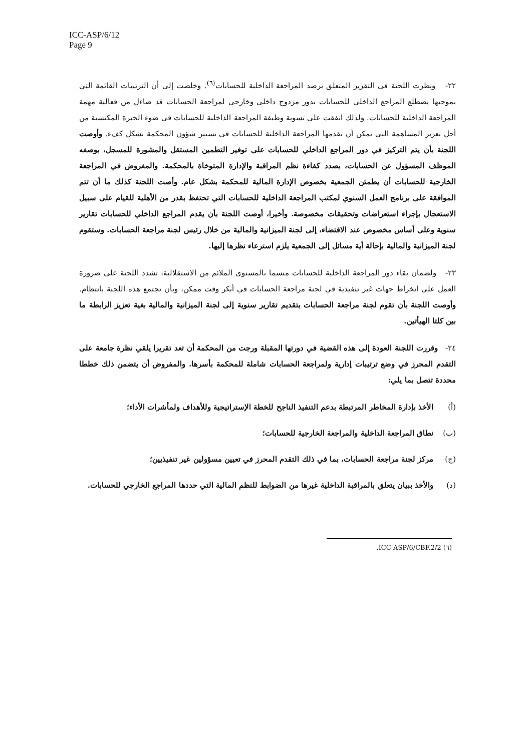ICC-ASP/6/12
Page 9
٢٢- ونظرت اللجنة في التقرير المتعلق برصد المراجعة الداخلية للحسابات<sup>(٦)</sup>. وخلصت إلى أن الترتيبات القائمة التي بموجبها يضطلع المراجع الداخلي للحسابات بدور مزدوج داخلي وخارجي لمراجعة الحسابات قد ضاءل من فعالية مهمة المراجعة الداخلية للحسابات. ولذلك اتفقت على تسوية وظيفة المراجعة الداخلية للحسابات في ضوء الخبرة المكتسبة من أجل تعزيز المساهمة التي يمكن أن تقدمها المراجعة الداخلية للحسابات في تسيير شؤون المحكمة بشكل كفء. وأوصت اللجنة بأن يتم التركيز في دور المراجع الداخلي للحسابات على توفير التطمين المستقل والمشورة للمسجل، بوصفه الموظف المسؤول عن الحسابات، بصدد كفاءة نظم المراقبة والإدارة المتوخاة بالمحكمة. والمفروض في المراجعة الخارجية للحسابات أن يطمئن الجمعية بخصوص الإدارة المالية للمحكمة بشكل عام. وأصت اللجنة كذلك ما أن تتم الموافقة على برنامج العمل السنوي لمكتب المراجعة الداخلية للحسابات التي تحتفظ بقدر من الأهلية للقيام على سبيل الاستعجال بإجراء استعراضات وتحقيقات مخصوصة. وأخيرا، أوصت اللجنة بأن يقدم المراجع الداخلي للحسابات تقارير سنوية وعلى أساس مخصوص عند الاقتضاء، إلى لجنة الميزانية والمالية من خلال رئيس لجنة مراجعة الحسابات. وستقوم لجنة الميزانية والمالية بإحالة أية مسائل إلى الجمعية يلزم استرعاء نظرها إليها.
٢٣- ولضمان بقاء دور المراجعة الداخلية للحسابات متسما بالمستوى الملائم من الاستقلالية، تشدد اللجنة على ضرورة العمل على انخراط جهات غير تنفيذية في لجنة مراجعة الحسابات في أبكر وقت ممكن، وبأن تجتمع هذه اللجنة بانتظام. وأوصت اللجنة بأن تقوم لجنة مراجعة الحسابات بتقديم تقارير سنوية إلى لجنة الميزانية والمالية بغية تعزيز الرابطة ما بين كلتا الهيأتين.
٢٤- وقررت اللجنة العودة إلى هذه القضية في دورتها المقبلة ورجت من المحكمة أن تعد تقريرا يلقي نظرة جامعة على التقدم المحرز في وضع ترتيبات إدارية ولمراجعة الحسابات شاملة للمحكمة بأسرها. والمفروض أن يتضمن ذلك خططا محددة تتصل بما يلي:
(أ) الأخذ بإدارة المخاطر المرتبطة بدعم التنفيذ الناجح للخطة الإستراتيجية وللأهداف ولمأشرات الأداء؛
(ب) نطاق المراجعة الداخلية والمراجعة الخارجية للحسابات؛
(ج) مركز لجنة مراجعة الحسابات، بما في ذلك التقدم المحرز في تعيين مسؤولين غير تنفيذيين؛
(د) والأخذ ببيان يتعلق بالمراقبة الداخلية غيرها من الضوابط للنظم المالية التي حددها المراجع الخارجي للحسابات.
(٦) ICC-ASP/6/CBF.2/2.